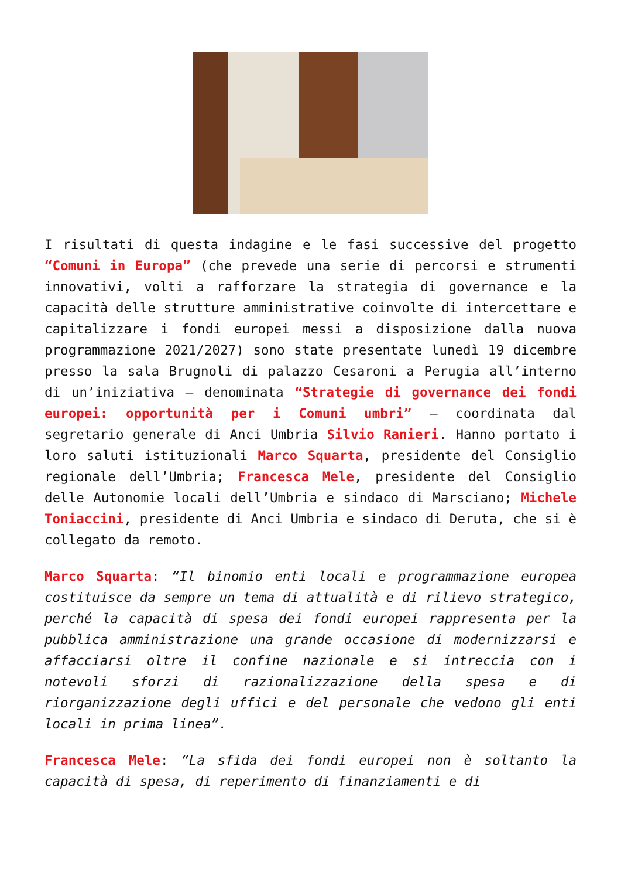I risultati di questa indagine e le fasi successive del progetto “Comuni in Europa” (che prevede una serie di percorsi e strumenti innovativi, volti a rafforzare la strategia di governance e la capacità delle strutture amministrative coinvolte di intercettare e capitalizzare i fondi europei messi a disposizione dalla nuova programmazione 2021/2027) sono state presentate lunedì 19 dicembre presso la sala Brugnoli di palazzo Cesaroni a Perugia all’interno di un’iniziativa – denominata “Strategie di governance dei fondi europei: opportunità per i Comuni umbri” – coordinata dal segretario generale di Anci Umbria Silvio Ranieri. Hanno portato i loro saluti istituzionali Marco Squarta, presidente del Consiglio regionale dell’Umbria; Francesca Mele, presidente del Consiglio delle Autonomie locali dell’Umbria e sindaco di Marsciano; Michele Toniaccini, presidente di Anci Umbria e sindaco di Deruta, che si è collegato da remoto.
Marco Squarta: “Il binomio enti locali e programmazione europea costituisce da sempre un tema di attualità e di rilievo strategico, perché la capacità di spesa dei fondi europei rappresenta per la pubblica amministrazione una grande occasione di modernizzarsi e affacciarsi oltre il confine nazionale e si intreccia con i notevoli sforzi di razionalizzazione della spesa e di riorganizzazione degli uffici e del personale che vedono gli enti locali in prima linea”.
Francesca Mele: “La sfida dei fondi europei non è soltanto la capacità di spesa, di reperimento di finanziamenti e di